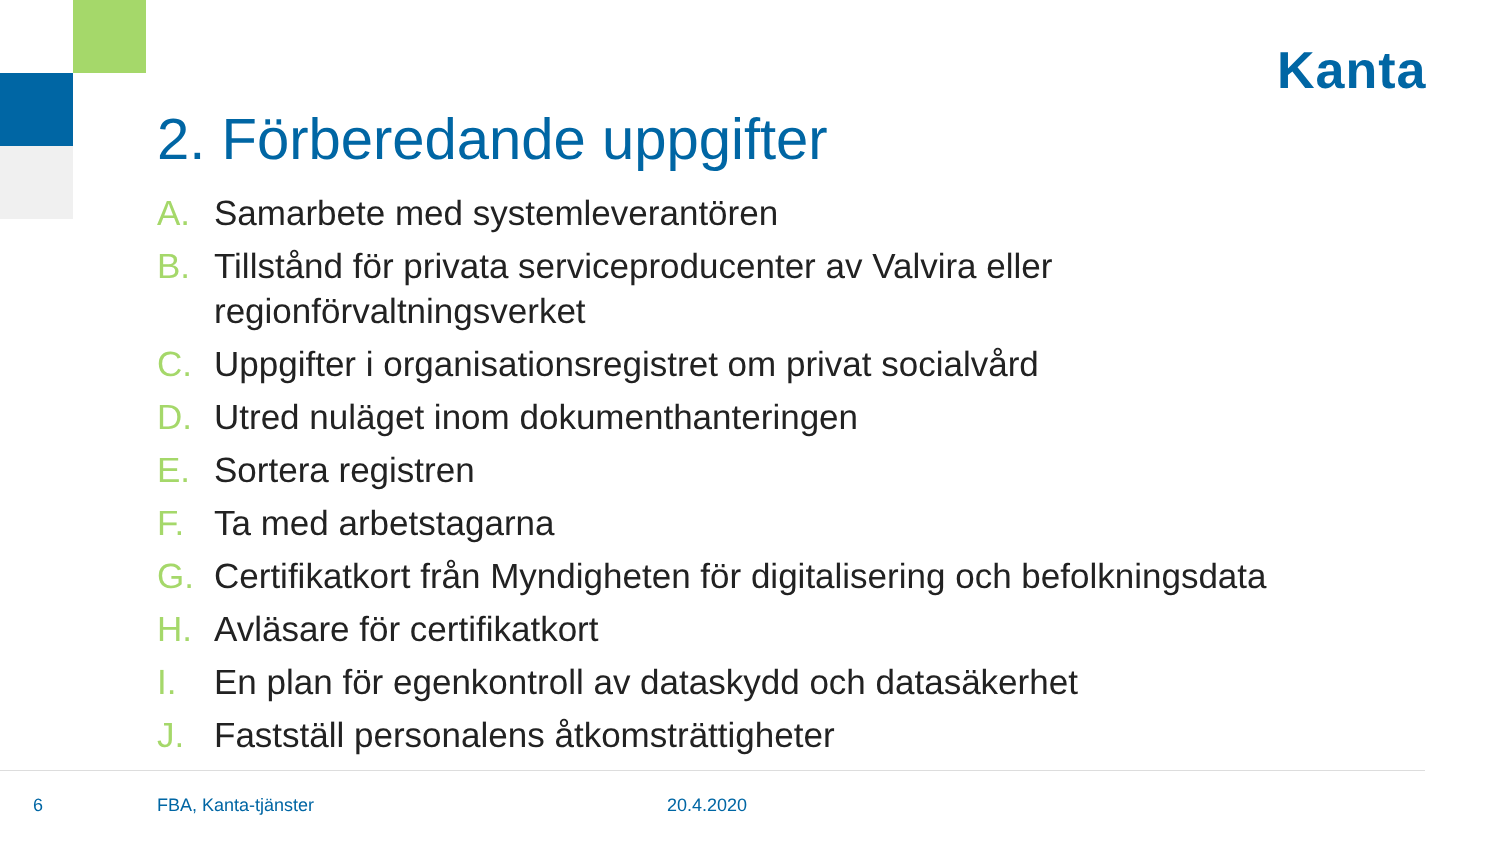Kanta
2. Förberedande uppgifter
A. Samarbete med systemleverantören
B. Tillstånd för privata serviceproducenter av Valvira eller regionförvaltningsverket
C. Uppgifter i organisationsregistret om privat socialvård
D. Utred nuläget inom dokumenthanteringen
E. Sortera registren
F. Ta med arbetstagarna
G. Certifikatkort från Myndigheten för digitalisering och befolkningsdata
H. Avläsare för certifikatkort
I. En plan för egenkontroll av dataskydd och datasäkerhet
J. Fastställ personalens åtkomsträttigheter
6 FBA, Kanta-tjänster 20.4.2020